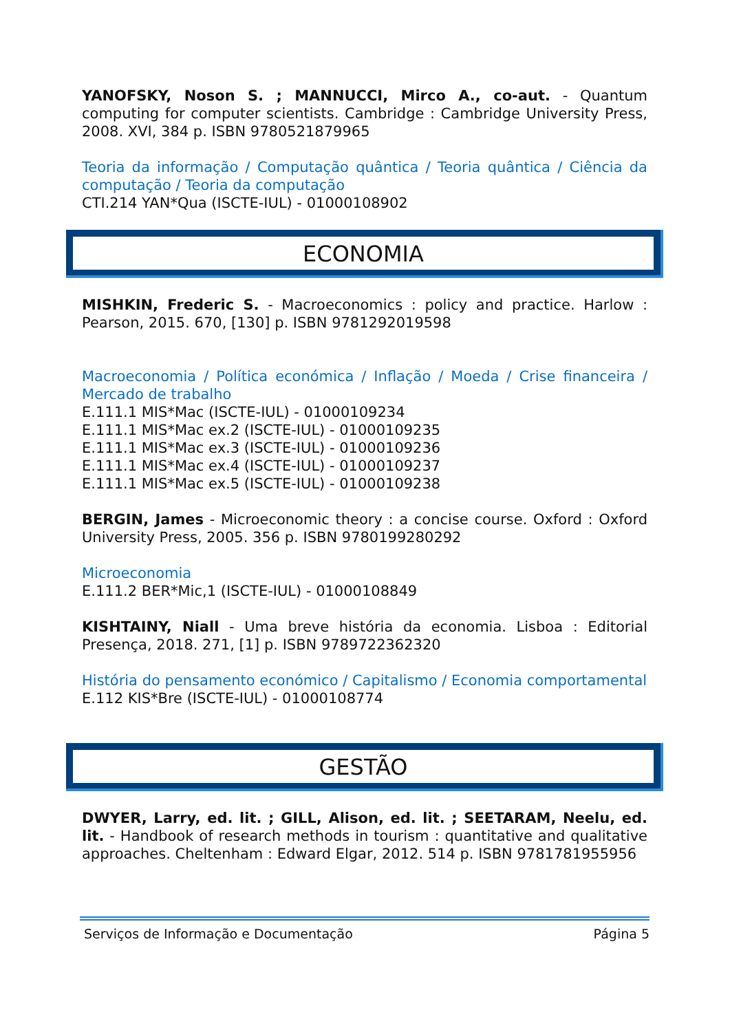YANOFSKY, Noson S. ; MANNUCCI, Mirco A., co-aut. - Quantum computing for computer scientists. Cambridge : Cambridge University Press, 2008. XVI, 384 p. ISBN 9780521879965
Teoria da informação / Computação quântica / Teoria quântica / Ciência da computação / Teoria da computação
CTI.214 YAN*Qua (ISCTE-IUL) - 01000108902
ECONOMIA
MISHKIN, Frederic S. - Macroeconomics : policy and practice. Harlow : Pearson, 2015. 670, [130] p. ISBN 9781292019598
Macroeconomia / Política económica / Inflação / Moeda / Crise financeira / Mercado de trabalho
E.111.1 MIS*Mac (ISCTE-IUL) - 01000109234
E.111.1 MIS*Mac ex.2 (ISCTE-IUL) - 01000109235
E.111.1 MIS*Mac ex.3 (ISCTE-IUL) - 01000109236
E.111.1 MIS*Mac ex.4 (ISCTE-IUL) - 01000109237
E.111.1 MIS*Mac ex.5 (ISCTE-IUL) - 01000109238
BERGIN, James - Microeconomic theory : a concise course. Oxford : Oxford University Press, 2005. 356 p. ISBN 9780199280292
Microeconomia
E.111.2 BER*Mic,1 (ISCTE-IUL) - 01000108849
KISHTAINY, Niall - Uma breve história da economia. Lisboa : Editorial Presença, 2018. 271, [1] p. ISBN 9789722362320
História do pensamento económico / Capitalismo / Economia comportamental
E.112 KIS*Bre (ISCTE-IUL) - 01000108774
GESTÃO
DWYER, Larry, ed. lit. ; GILL, Alison, ed. lit. ; SEETARAM, Neelu, ed. lit. - Handbook of research methods in tourism : quantitative and qualitative approaches. Cheltenham : Edward Elgar, 2012. 514 p. ISBN 9781781955956
Serviços de Informação e Documentação Página 5